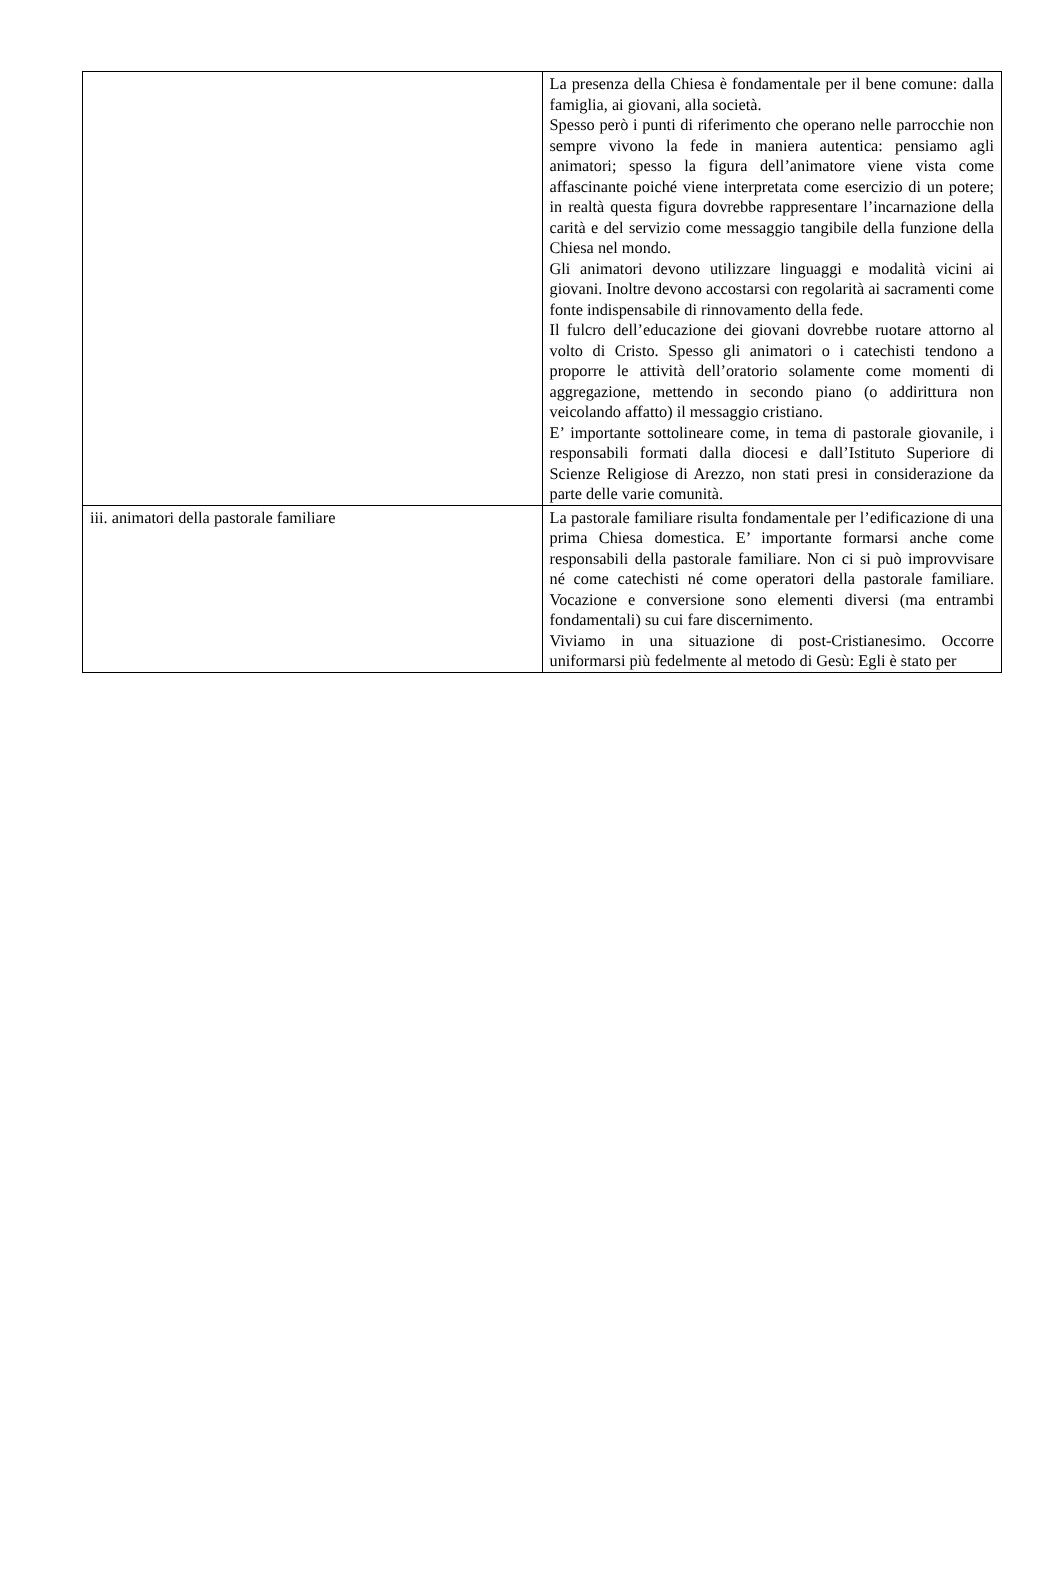| | La presenza della Chiesa è fondamentale per il bene comune: dalla famiglia, ai giovani, alla società. Spesso però i punti di riferimento che operano nelle parrocchie non sempre vivono la fede in maniera autentica: pensiamo agli animatori; spesso la figura dell’animatore viene vista come affascinante poiché viene interpretata come esercizio di un potere; in realtà questa figura dovrebbe rappresentare l’incarnazione della carità e del servizio come messaggio tangibile della funzione della Chiesa nel mondo. Gli animatori devono utilizzare linguaggi e modalità vicini ai giovani. Inoltre devono accostarsi con regolarità ai sacramenti come fonte indispensabile di rinnovamento della fede. Il fulcro dell’educazione dei giovani dovrebbe ruotare attorno al volto di Cristo. Spesso gli animatori o i catechisti tendono a proporre le attività dell’oratorio solamente come momenti di aggregazione, mettendo in secondo piano (o addirittura non veicolando affatto) il messaggio cristiano. E’ importante sottolineare come, in tema di pastorale giovanile, i responsabili formati dalla diocesi e dall’Istituto Superiore di Scienze Religiose di Arezzo, non stati presi in considerazione da parte delle varie comunità. |
| iii. animatori della pastorale familiare | La pastorale familiare risulta fondamentale per l’edificazione di una prima Chiesa domestica. E’ importante formarsi anche come responsabili della pastorale familiare. Non ci si può improvvisare né come catechisti né come operatori della pastorale familiare. Vocazione e conversione sono elementi diversi (ma entrambi fondamentali) su cui fare discernimento. Viviamo in una situazione di post-Cristianesimo. Occorre uniformarsi più fedelmente al metodo di Gesù: Egli è stato per |